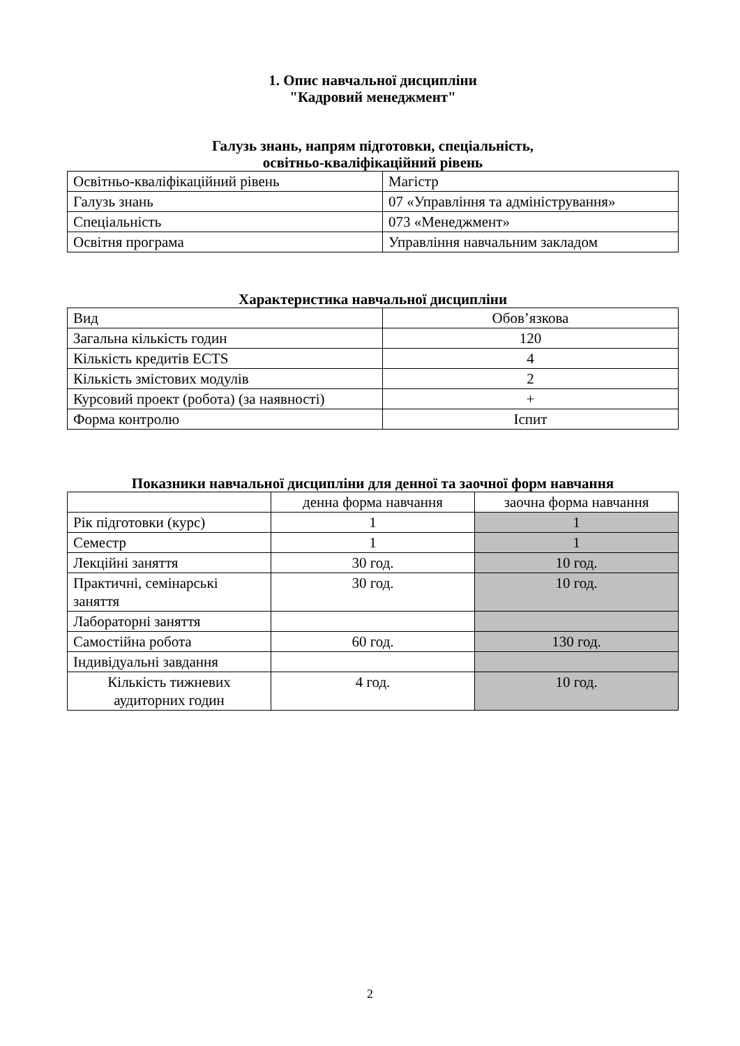1. Опис навчальної дисципліни
"Кадровий менеджмент"
Галузь знань, напрям підготовки, спеціальність,
освітньо-кваліфікаційний рівень
| Освітньо-кваліфікаційний рівень | Магістр |
| Галузь знань | 07 «Управління та адміністрування» |
| Спеціальність | 073 «Менеджмент» |
| Освітня програма | Управління навчальним закладом |
Характеристика навчальної дисципліни
| Вид | Обов’язкова |
| Загальна кількість годин | 120 |
| Кількість кредитів ECTS | 4 |
| Кількість змістових модулів | 2 |
| Курсовий проект (робота) (за наявності) | + |
| Форма контролю | Іспит |
Показники навчальної дисципліни для денної та заочної форм навчання
| | денна форма навчання | заочна форма навчання |
| Рік підготовки (курс) | 1 | 1 |
| Семестр | 1 | 1 |
| Лекційні заняття | 30 год. | 10 год. |
| Практичні, семінарські заняття | 30 год. | 10 год. |
| Лабораторні заняття | | |
| Самостійна робота | 60 год. | 130 год. |
| Індивідуальні завдання | | |
| Кількість тижневих аудиторних годин | 4 год. | 10 год. |
2